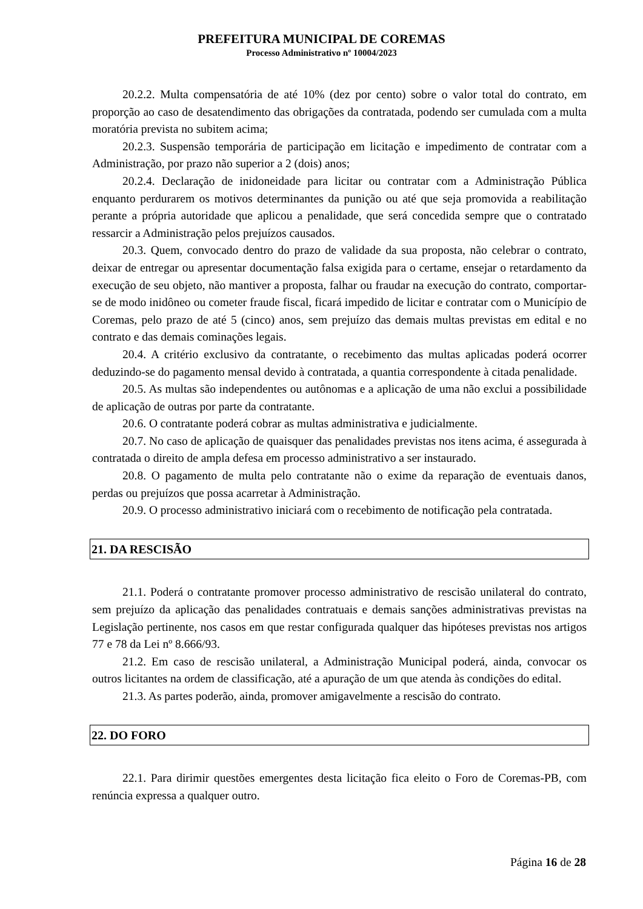PREFEITURA MUNICIPAL DE COREMAS
Processo Administrativo nº 10004/2023
20.2.2. Multa compensatória de até 10% (dez por cento) sobre o valor total do contrato, em proporção ao caso de desatendimento das obrigações da contratada, podendo ser cumulada com a multa moratória prevista no subitem acima;
20.2.3. Suspensão temporária de participação em licitação e impedimento de contratar com a Administração, por prazo não superior a 2 (dois) anos;
20.2.4. Declaração de inidoneidade para licitar ou contratar com a Administração Pública enquanto perdurarem os motivos determinantes da punição ou até que seja promovida a reabilitação perante a própria autoridade que aplicou a penalidade, que será concedida sempre que o contratado ressarcir a Administração pelos prejuízos causados.
20.3. Quem, convocado dentro do prazo de validade da sua proposta, não celebrar o contrato, deixar de entregar ou apresentar documentação falsa exigida para o certame, ensejar o retardamento da execução de seu objeto, não mantiver a proposta, falhar ou fraudar na execução do contrato, comportar-se de modo inidôneo ou cometer fraude fiscal, ficará impedido de licitar e contratar com o Município de Coremas, pelo prazo de até 5 (cinco) anos, sem prejuízo das demais multas previstas em edital e no contrato e das demais cominações legais.
20.4. A critério exclusivo da contratante, o recebimento das multas aplicadas poderá ocorrer deduzindo-se do pagamento mensal devido à contratada, a quantia correspondente à citada penalidade.
20.5. As multas são independentes ou autônomas e a aplicação de uma não exclui a possibilidade de aplicação de outras por parte da contratante.
20.6. O contratante poderá cobrar as multas administrativa e judicialmente.
20.7. No caso de aplicação de quaisquer das penalidades previstas nos itens acima, é assegurada à contratada o direito de ampla defesa em processo administrativo a ser instaurado.
20.8. O pagamento de multa pelo contratante não o exime da reparação de eventuais danos, perdas ou prejuízos que possa acarretar à Administração.
20.9. O processo administrativo iniciará com o recebimento de notificação pela contratada.
21. DA RESCISÃO
21.1. Poderá o contratante promover processo administrativo de rescisão unilateral do contrato, sem prejuízo da aplicação das penalidades contratuais e demais sanções administrativas previstas na Legislação pertinente, nos casos em que restar configurada qualquer das hipóteses previstas nos artigos 77 e 78 da Lei nº 8.666/93.
21.2. Em caso de rescisão unilateral, a Administração Municipal poderá, ainda, convocar os outros licitantes na ordem de classificação, até a apuração de um que atenda às condições do edital.
21.3. As partes poderão, ainda, promover amigavelmente a rescisão do contrato.
22. DO FORO
22.1. Para dirimir questões emergentes desta licitação fica eleito o Foro de Coremas-PB, com renúncia expressa a qualquer outro.
Página 16 de 28